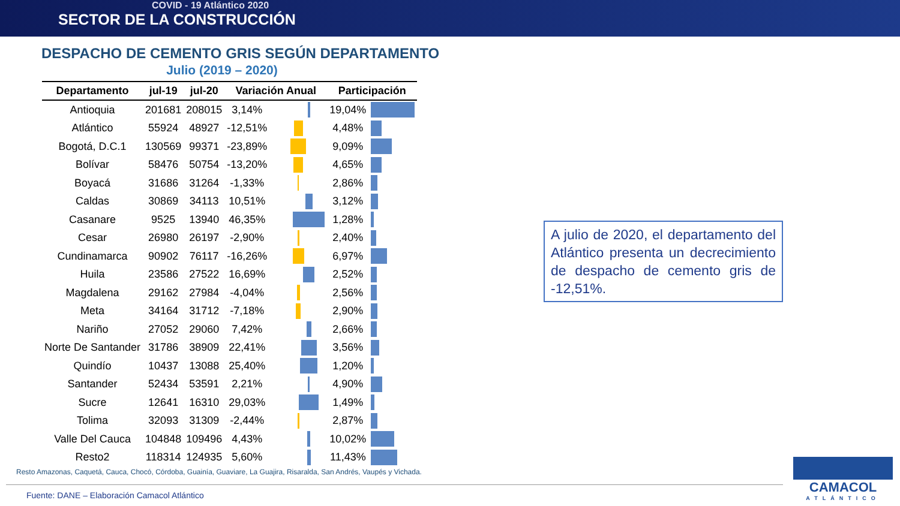COVID - 19 Atlántico 2020
SECTOR DE LA CONSTRUCCIÓN
DESPACHO DE CEMENTO GRIS SEGÚN DEPARTAMENTO
Julio (2019 – 2020)
| Departamento | jul-19 | jul-20 | Variación Anual | | Participación | |
| --- | --- | --- | --- | --- | --- | --- |
| Antioquia | 201681 | 208015 | 3,14% | | 19,04% | |
| Atlántico | 55924 | 48927 | -12,51% | | 4,48% | |
| Bogotá, D.C.1 | 130569 | 99371 | -23,89% | | 9,09% | |
| Bolívar | 58476 | 50754 | -13,20% | | 4,65% | |
| Boyacá | 31686 | 31264 | -1,33% | | 2,86% | |
| Caldas | 30869 | 34113 | 10,51% | | 3,12% | |
| Casanare | 9525 | 13940 | 46,35% | | 1,28% | |
| Cesar | 26980 | 26197 | -2,90% | | 2,40% | |
| Cundinamarca | 90902 | 76117 | -16,26% | | 6,97% | |
| Huila | 23586 | 27522 | 16,69% | | 2,52% | |
| Magdalena | 29162 | 27984 | -4,04% | | 2,56% | |
| Meta | 34164 | 31712 | -7,18% | | 2,90% | |
| Nariño | 27052 | 29060 | 7,42% | | 2,66% | |
| Norte De Santander | 31786 | 38909 | 22,41% | | 3,56% | |
| Quindío | 10437 | 13088 | 25,40% | | 1,20% | |
| Santander | 52434 | 53591 | 2,21% | | 4,90% | |
| Sucre | 12641 | 16310 | 29,03% | | 1,49% | |
| Tolima | 32093 | 31309 | -2,44% | | 2,87% | |
| Valle Del Cauca | 104848 | 109496 | 4,43% | | 10,02% | |
| Resto2 | 118314 | 124935 | 5,60% | | 11,43% | |
Resto Amazonas, Caquetá, Cauca, Chocó, Córdoba, Guainía, Guaviare, La Guajira, Risaralda, San Andrés, Vaupés y Vichada.
A julio de 2020, el departamento del Atlántico presenta un decrecimiento de despacho de cemento gris de -12,51%.
Fuente: DANE – Elaboración Camacol Atlántico
CAMACOL
ATLÁNTICO